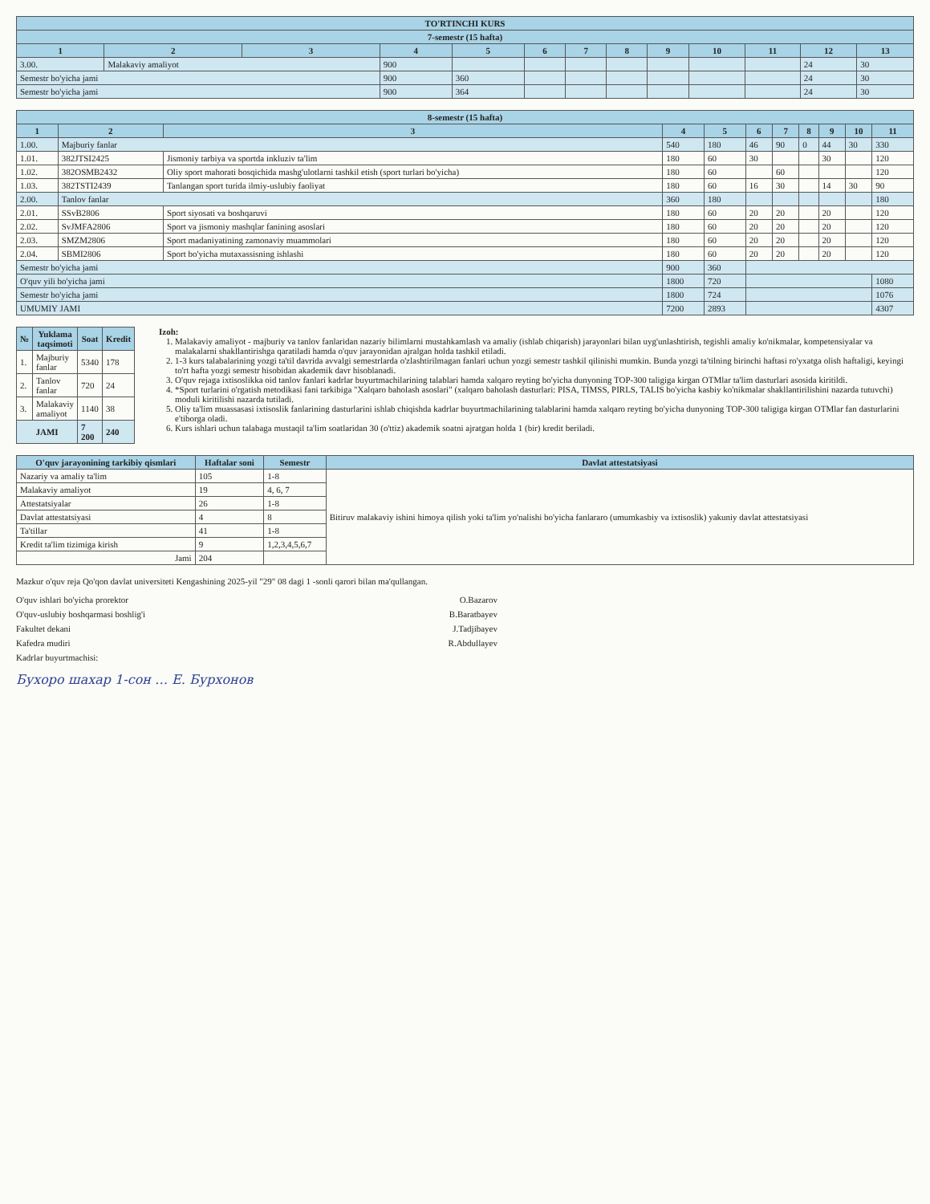| TO'RTINCHI KURS | | | | | | | | | | | | |
| --- | --- | --- | --- | --- | --- | --- | --- | --- | --- | --- | --- | --- |
| 7-semestr (15 hafta) | | | | | | | | | | | | |
| 1 | 2 | 3 | 4 | 5 | 6 | 7 | 8 | 9 | 10 | 11 | 12 | 13 |
| 3.00. | Malakaviy amaliyot | | 900 | | | | | | | | 24 | 30 |
| Semestr bo'yicha jami | | | 900 | 360 | | | | | | | 24 | 30 |
| Semestr bo'yicha jami | | | 900 | 364 | | | | | | | 24 | 30 |
| 8-semestr (15 hafta) | | | | | | | | | | |
| --- | --- | --- | --- | --- | --- | --- | --- | --- | --- | --- |
| 1 | 2 | 3 | 4 | 5 | 6 | 7 | 8 | 9 | 10 | 11 |
| 1.00. | Majburiy fanlar | | 540 | 180 | 46 | 90 | 0 | 44 | 30 | 330 |
| 1.01. | 382JTSI2425 | Jismoniy tarbiya va sportda inkluziv ta'lim | 180 | 60 | 30 | | | 30 | | 120 |
| 1.02. | 382OSMB2432 | Oliy sport mahorati bosqichida mashg'ulotlarni tashkil etish (sport turlari bo'yicha) | 180 | 60 | | 60 | | | | 120 |
| 1.03. | 382TSTI2439 | Tanlangan sport turida ilmiy-uslubiy faoliyat | 180 | 60 | 16 | 30 | | 14 | 30 | 90 |
| 2.00. | Tanlov fanlar | | 360 | 180 | | | | | | 180 |
| 2.01. | SSvB2806 | Sport siyosati va boshqaruvi | 180 | 60 | 20 | 20 | | 20 | | 120 |
| 2.02. | SvJMFA2806 | Sport va jismoniy mashqlar fanining asoslari | 180 | 60 | 20 | 20 | | 20 | | 120 |
| 2.03. | SMZM2806 | Sport madaniyatining zamonaviy muammolari | 180 | 60 | 20 | 20 | | 20 | | 120 |
| 2.04. | SBMI2806 | Sport bo'yicha mutaxassisning ishlashi | 180 | 60 | 20 | 20 | | 20 | | 120 |
| Semestr bo'yicha jami | | | 900 | 360 | | | | | | |
| O'quv yili bo'yicha jami | | | 1800 | 720 | | | | | | 1080 |
| Semestr bo'yicha jami | | | 1800 | 724 | | | | | | 1076 |
| UMUMIY JAMI | | | 7200 | 2893 | | | | | | 4307 |
| № | Yuklama taqsimoti | Soat | Kredit |
| --- | --- | --- | --- |
| 1. | Majburiy fanlar | 5340 | 178 |
| 2. | Tanlov fanlar | 720 | 24 |
| 3. | Malakaviy amaliyot | 1140 | 38 |
| JAMI | | 7 200 | 240 |
Izoh:
1. Malakaviy amaliyot - majburiy va tanlov fanlaridan nazariy bilimlarni mustahkamlash va amaliy (ishlab chiqarish) jarayonlari bilan uyg'unlashtirish, tegishli amaliy ko'nikmalar, kompetensiyalar va malakalarni shakllantirishga qaratiladi hamda o'quv jarayonidan ajralgan holda tashkil etiladi.
2. 1-3 kurs talabalarining yozgi ta'til davrida avvalgi semestrlarda o'zlashtirilmagan fanlari uchun yozgi semestr tashkil qilinishi mumkin. Bunda yozgi ta'tilning birinchi haftasi ro'yxatga olish haftaligi, keyingi to'rt hafta yozgi semestr hisobidan akademik davr hisoblanadi.
3. O'quv rejaga ixtisoslikka oid tanlov fanlari kadrlar buyurtmachilarining talablari hamda xalqaro reyting bo'yicha dunyoning TOP-300 taligiga kirgan OTMlar ta'lim dasturlari asosida kiritildi.
4. *Sport turlarini o'rgatish metodikasi fani tarkibiga "Xalqaro baholash asoslari" (xalqaro baholash dasturlari: PISA, TIMSS, PIRLS, TALIS bo'yicha kasbiy ko'nikmalar shakllantirilishini nazarda tutuvchi) moduli kiritilishi nazarda tutiladi.
5. Oliy ta'lim muassasasi ixtisoslik fanlarining dasturlarini ishlab chiqishda kadrlar buyurtmachilarining talablarini hamda xalqaro reyting bo'yicha dunyoning TOP-300 taligiga kirgan OTMlar fan dasturlarini e'tiborga oladi.
6. Kurs ishlari uchun talabaga mustaqil ta'lim soatlaridan 30 (o'ttiz) akademik soatni ajratgan holda 1 (bir) kredit beriladi.
| O'quv jarayonining tarkibiy qismlari | Haftalar soni | Semestr | Davlat attestatsiyasi |
| --- | --- | --- | --- |
| Nazariy va amaliy ta'lim | 105 | 1-8 | Bitiruv malakaviy ishini himoya qilish yoki ta'lim yo'nalishi bo'yicha fanlararo (umumkasbiy va ixtisoslik) yakuniy davlat attestatsiyasi |
| Malakaviy amaliyot | 19 | 4, 6, 7 | |
| Attestatsiyalar | 26 | 1-8 | |
| Davlat attestatsiyasi | 4 | 8 | |
| Ta'tillar | 41 | 1-8 | |
| Kredit ta'lim tizimiga kirish | 9 | 1,2,3,4,5,6,7 | |
| Jami | 204 | | |
Mazkur o'quv reja Qo'qon davlat universiteti Kengashining 2025-yil "29" 08 dagi 1 -sonli qarori bilan ma'qullangan.
O'quv ishlari bo'yicha prorektor O.Bazarov
O'quv-uslubiy boshqarmasi boshlig'i B.Baratbayev
Fakultet dekani J.Tadjibayev
Kafedra mudiri R.Abdullayev
Kadrlar buyurtmachisi:
Бухоро шахар 1-сон … E. Бурхонов